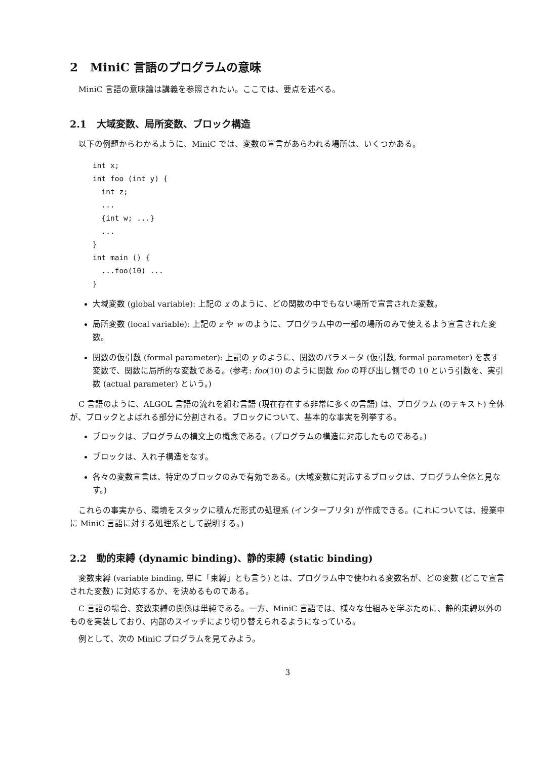2 MiniC 言語のプログラムの意味
MiniC 言語の意味論は講義を参照されたい。ここでは、要点を述べる。
2.1 大域変数、局所変数、ブロック構造
以下の例題からわかるように、MiniC では、変数の宣言があらわれる場所は、いくつかある。
int x;
int foo (int y) {
  int z;
  ...
  {int w; ...}
  ...
}
int main () {
  ...foo(10) ...
}
大域変数 (global variable): 上記の x のように、どの関数の中でもない場所で宣言された変数。
局所変数 (local variable): 上記の z や w のように、プログラム中の一部の場所のみで使えるよう宣言された変数。
関数の仮引数 (formal parameter): 上記の y のように、関数のパラメータ (仮引数, formal parameter) を表す変数で、関数に局所的な変数である。(参考: foo(10) のように関数 foo の呼び出し側での 10 という引数を、実引数 (actual parameter) という。)
C 言語のように、ALGOL 言語の流れを組む言語 (現在存在する非常に多くの言語) は、プログラム (のテキスト) 全体が、ブロックとよばれる部分に分割される。ブロックについて、基本的な事実を列挙する。
ブロックは、プログラムの構文上の概念である。(プログラムの構造に対応したものである。)
ブロックは、入れ子構造をなす。
各々の変数宣言は、特定のブロックのみで有効である。(大域変数に対応するブロックは、プログラム全体と見なす。)
これらの事実から、環境をスタックに積んだ形式の処理系 (インタープリタ) が作成できる。(これについては、授業中に MiniC 言語に対する処理系として説明する。)
2.2 動的束縛 (dynamic binding)、静的束縛 (static binding)
変数束縛 (variable binding, 単に「束縛」とも言う) とは、プログラム中で使われる変数名が、どの変数 (どこで宣言された変数) に対応するか、を決めるものである。
C 言語の場合、変数束縛の関係は単純である。一方、MiniC 言語では、様々な仕組みを学ぶために、静的束縛以外のものを実装しており、内部のスイッチにより切り替えられるようになっている。
例として、次の MiniC プログラムを見てみよう。
3